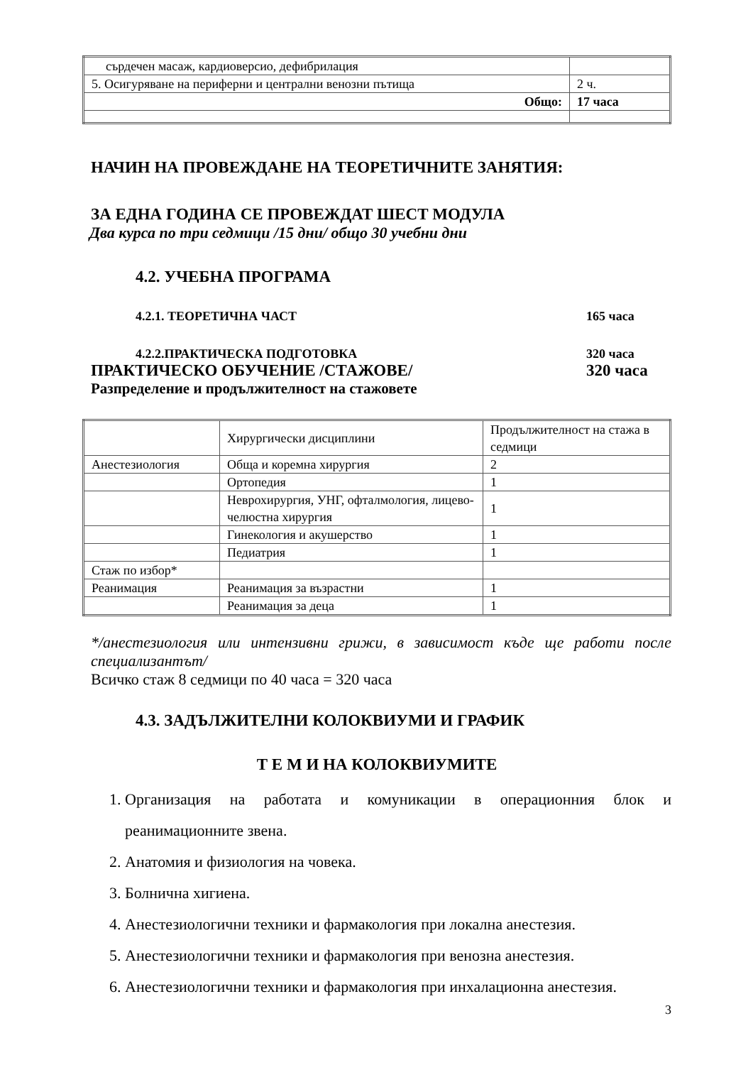| сърдечен масаж, кардиоверсио, дефибрилация | |
| 5. Осигуряване на периферни и централни венозни пътища | 2 ч. |
| Общо: | 17 часа |
НАЧИН НА ПРОВЕЖДАНЕ НА ТЕОРЕТИЧНИТЕ ЗАНЯТИЯ:
ЗА ЕДНА ГОДИНА СЕ ПРОВЕЖДАТ ШЕСТ МОДУЛА
Два курса по три седмици /15 дни/ общо 30 учебни дни
4.2. УЧЕБНА ПРОГРАМА
4.2.1. ТЕОРЕТИЧНА ЧАСТ 165 часа
4.2.2.ПРАКТИЧЕСКА ПОДГОТОВКА 320 часа
ПРАКТИЧЕСКО ОБУЧЕНИЕ /СТАЖОВЕ/ 320 часа
Разпределение и продължителност на стажовете
| | Хирургически дисциплини | Продължителност на стажа в седмици |
| Анестезиология | Обща и коремна хирургия | 2 |
| | Ортопедия | 1 |
| | Неврохирургия, УНГ, офталмология, лицево-челюстна хирургия | 1 |
| | Гинекология и акушерство | 1 |
| | Педиатрия | 1 |
| Стаж по избор* | | |
| Реанимация | Реанимация за възрастни | 1 |
| | Реанимация за деца | 1 |
*/анестезиология или интензивни грижи, в зависимост къде ще работи после специализантът/
Всичко стаж 8 седмици по 40 часа = 320 часа
4.3. ЗАДЪЛЖИТЕЛНИ КОЛОКВИУМИ И ГРАФИК
Т Е М И НА КОЛОКВИУМИТЕ
1. Организация на работата и комуникации в операционния блок и реанимационните звена.
2. Анатомия и физиология на човека.
3. Болнична хигиена.
4. Анестезиологични техники и фармакология при локална анестезия.
5. Анестезиологични техники и фармакология при венозна анестезия.
6. Анестезиологични техники и фармакология при инхалационна анестезия.
3